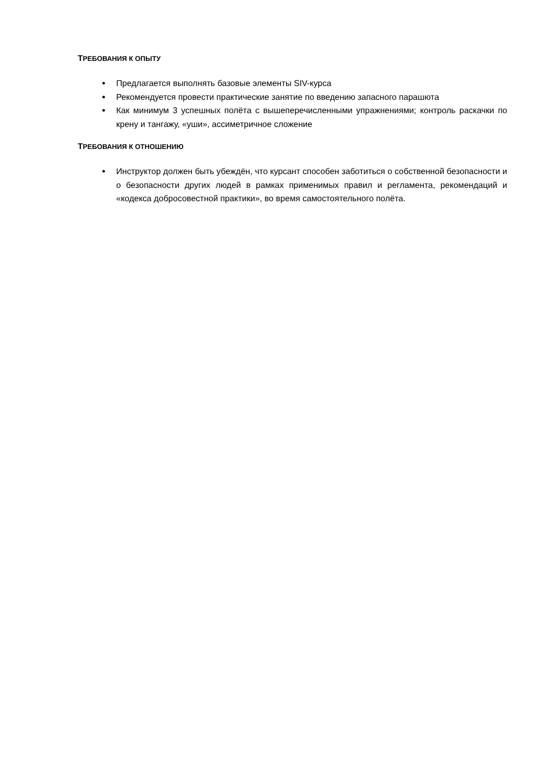ТРЕБОВАНИЯ К ОПЫТУ
Предлагается выполнять базовые элементы SIV-курса
Рекомендуется провести практические занятие по введению запасного парашюта
Как минимум 3 успешных полёта с вышеперечисленными упражнениями; контроль раскачки по крену и тангажу, «уши», ассиметричное сложение
ТРЕБОВАНИЯ К ОТНОШЕНИЮ
Инструктор должен быть убеждён, что курсант способен заботиться о собственной безопасности и о безопасности других людей в рамках применимых правил и регламента, рекомендаций и «кодекса добросовестной практики», во время самостоятельного полёта.